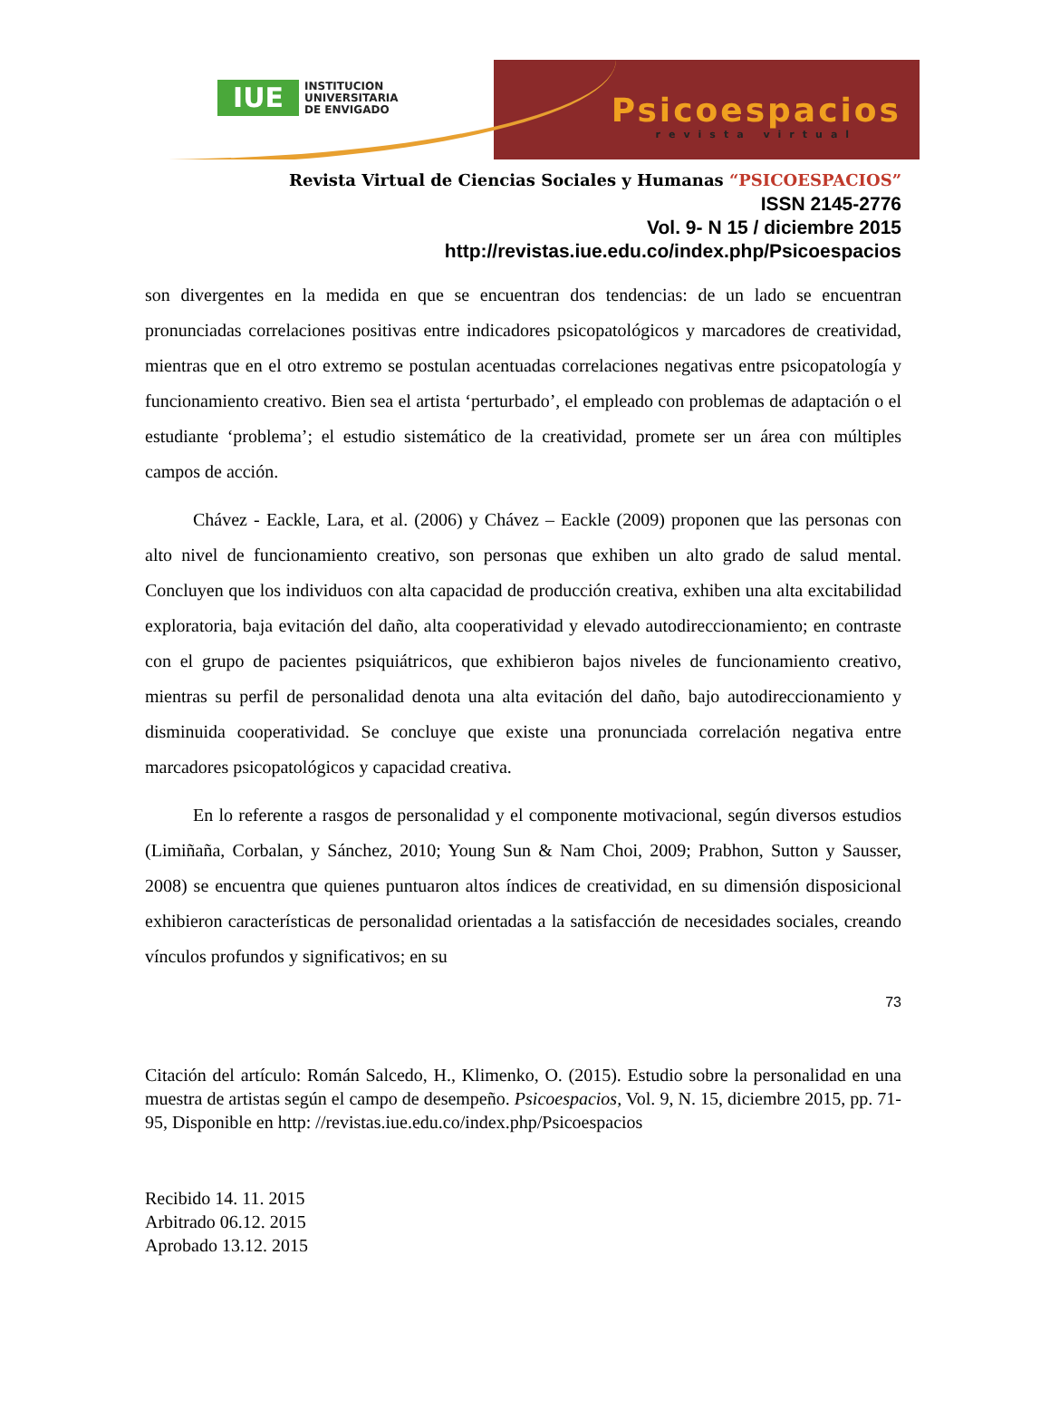IUE INSTITUCION
UNIVERSITARIA
DE ENVIGADO
Psicoespacios
revista virtual
Revista Virtual de Ciencias Sociales y Humanas “PSICOESPACIOS”
ISSN 2145-2776
Vol. 9- N 15 / diciembre 2015
http://revistas.iue.edu.co/index.php/Psicoespacios
son divergentes en la medida en que se encuentran dos tendencias: de un lado se encuentran pronunciadas correlaciones positivas entre indicadores psicopatológicos y marcadores de creatividad, mientras que en el otro extremo se postulan acentuadas correlaciones negativas entre psicopatología y funcionamiento creativo. Bien sea el artista ‘perturbado’, el empleado con problemas de adaptación o el estudiante ‘problema’; el estudio sistemático de la creatividad, promete ser un área con múltiples campos de acción.
Chávez - Eackle, Lara, et al. (2006) y Chávez – Eackle (2009) proponen que las personas con alto nivel de funcionamiento creativo, son personas que exhiben un alto grado de salud mental. Concluyen que los individuos con alta capacidad de producción creativa, exhiben una alta excitabilidad exploratoria, baja evitación del daño, alta cooperatividad y elevado autodireccionamiento; en contraste con el grupo de pacientes psiquiátricos, que exhibieron bajos niveles de funcionamiento creativo, mientras su perfil de personalidad denota una alta evitación del daño, bajo autodireccionamiento y disminuida cooperatividad. Se concluye que existe una pronunciada correlación negativa entre marcadores psicopatológicos y capacidad creativa.
En lo referente a rasgos de personalidad y el componente motivacional, según diversos estudios (Limiñaña, Corbalan, y Sánchez, 2010; Young Sun & Nam Choi, 2009; Prabhon, Sutton y Sausser, 2008) se encuentra que quienes puntuaron altos índices de creatividad, en su dimensión disposicional exhibieron características de personalidad orientadas a la satisfacción de necesidades sociales, creando vínculos profundos y significativos; en su
73
Citación del artículo: Román Salcedo, H., Klimenko, O. (2015). Estudio sobre la personalidad en una muestra de artistas según el campo de desempeño. Psicoespacios, Vol. 9, N. 15, diciembre 2015, pp. 71-95, Disponible en http: //revistas.iue.edu.co/index.php/Psicoespacios
Recibido 14. 11. 2015
Arbitrado 06.12. 2015
Aprobado 13.12. 2015